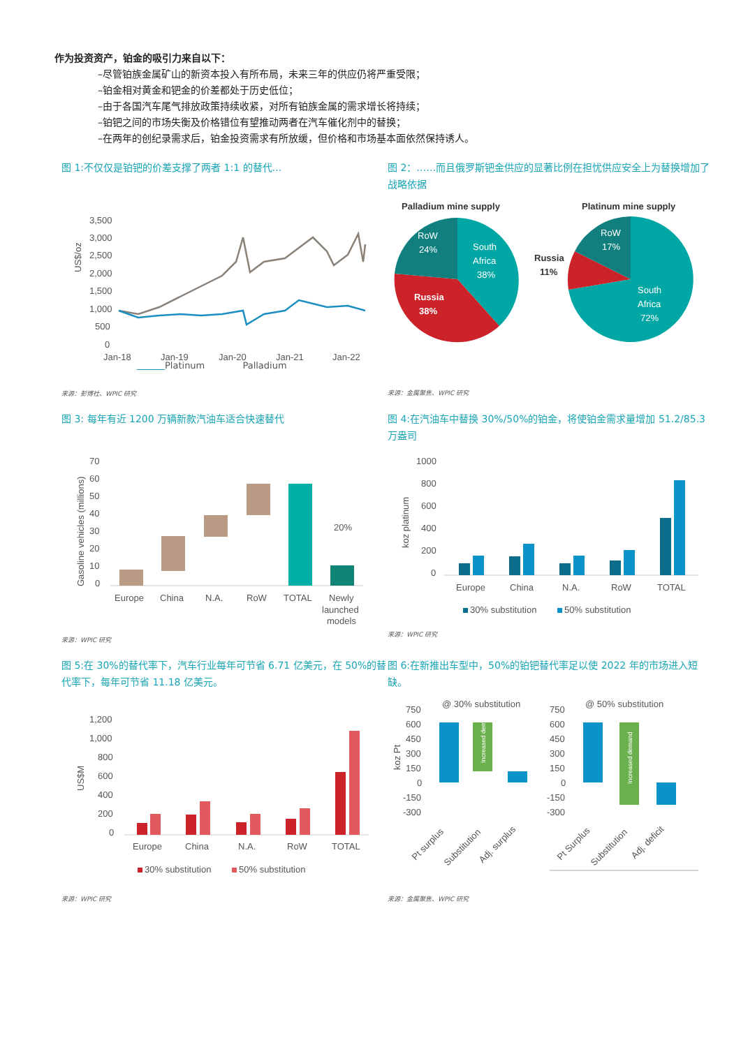作为投资资产，铂金的吸引力来自以下：
–尽管铂族金属矿山的新资本投入有所布局，未来三年的供应仍将严重受限；
–铂金相对黄金和钯金的价差都处于历史低位；
–由于各国汽车尾气排放政策持续收紧，对所有铂族金属的需求增长将持续；
–铂钯之间的市场失衡及价格错位有望推动两者在汽车催化剂中的替换；
–在两年的创纪录需求后，铂金投资需求有所放缓，但价格和市场基本面依然保持诱人。
图 1:不仅仅是铂钯的价差支撑了两者 1:1 的替代…
3,500
3,000
2,500
2,000
1,500
1,000
500
0
US$/oz
Jan-18
Jan-19
Jan-20
Jan-21
Jan-22
Platinum Palladium
来源：彭博社、WPIC 研究
图 2：……而且俄罗斯钯金供应的显著比例在担忧供应安全上为替换增加了战略依据
Palladium mine supply
Platinum mine supply
RoW
24%
South
Africa
38%
Russia
38%
RoW
17%
Russia
11%
South
Africa
72%
来源：金属聚焦、WPIC 研究
图 3: 每年有近 1200 万辆新款汽油车适合快速替代
70
60
50
40
30
20
10
0
Gasoline vehicles (millions)
20%
Europe
China
N.A.
RoW
TOTAL
Newly
launched
models
来源：WPIC 研究
图 4:在汽油车中替换 30%/50%的铂金，将使铂金需求量增加 51.2/85.3 万盎司
1000
800
600
400
200
0
koz platinum
Europe
China
N.A.
RoW
TOTAL
30% substitution
50% substitution
来源：WPIC 研究
图 5:在 30%的替代率下，汽车行业每年可节省 6.71 亿美元，在 50%的替代率下，每年可节省 11.18 亿美元。
1,200
1,000
800
600
400
200
0
US$M
Europe
China
N.A.
RoW
TOTAL
30% substitution
50% substitution
来源：WPIC 研究
图 6:在新推出车型中，50%的铂钯替代率足以使 2022 年的市场进入短缺。
@ 30% substitution
@ 50% substitution
750
600
450
300
150
0
-150
-300
750
600
450
300
150
0
-150
-300
koz Pt
Pt surplus
Substitution
Adj. surplus
Pt Surplus
Substitution
Adj. deficit
Increased demand
Increased demand
来源：金属聚焦、WPIC 研究